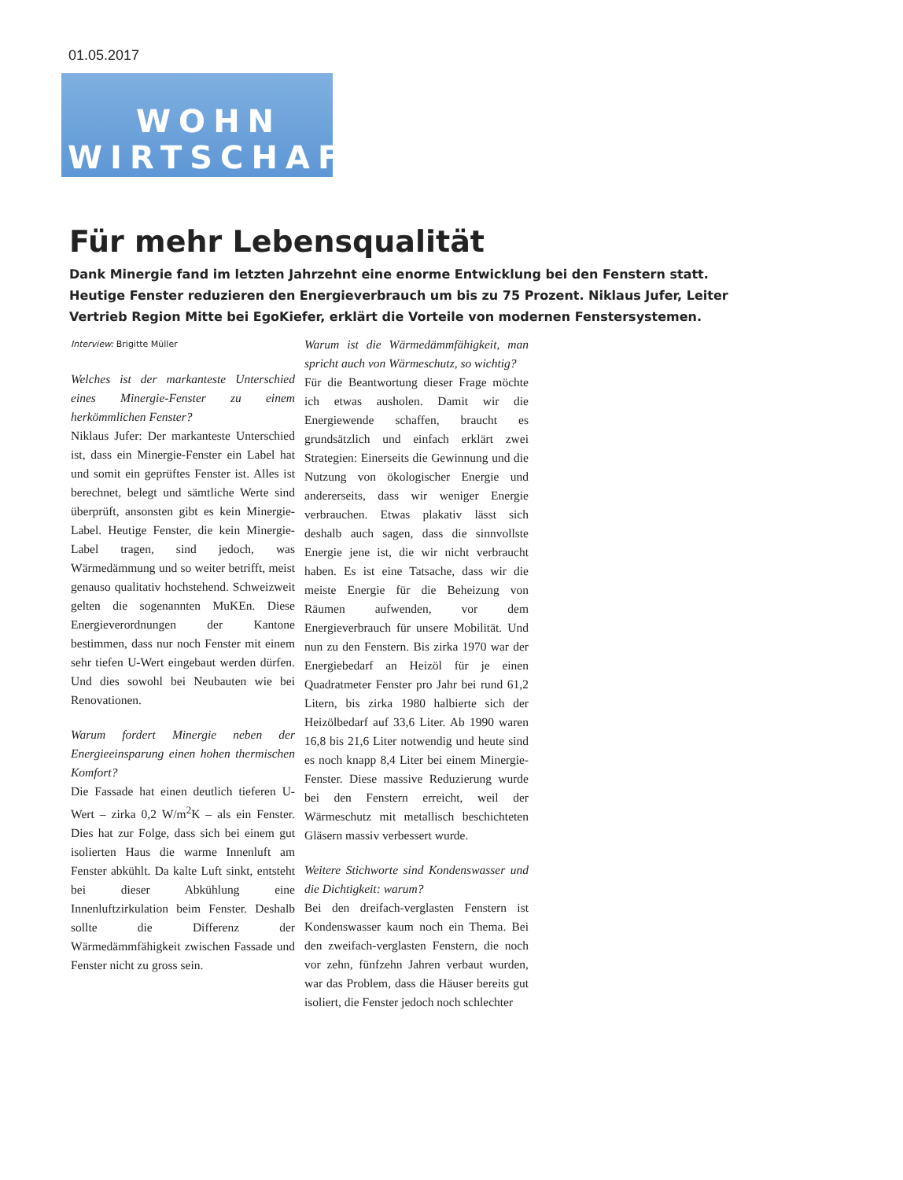01.05.2017
WOHN
WIRTSCHAFT
Für mehr Lebensqualität
Dank Minergie fand im letzten Jahrzehnt eine enorme Entwicklung bei den Fenstern statt. Heutige Fenster reduzieren den Energieverbrauch um bis zu 75 Prozent. Niklaus Jufer, Leiter Vertrieb Region Mitte bei EgoKiefer, erklärt die Vorteile von modernen Fenstersystemen.
Interview: Brigitte Müller
Welches ist der markanteste Unterschied eines Minergie-Fenster zu einem herkömmlichen Fenster?
Niklaus Jufer: Der markanteste Unterschied ist, dass ein Minergie-Fenster ein Label hat und somit ein geprüftes Fenster ist. Alles ist berechnet, belegt und sämtliche Werte sind überprüft, ansonsten gibt es kein Minergie-Label. Heutige Fenster, die kein Minergie-Label tragen, sind jedoch, was Wärmedämmung und so weiter betrifft, meist genauso qualitativ hochstehend. Schweizweit gelten die sogenannten MuKEn. Diese Energieverordnungen der Kantone bestimmen, dass nur noch Fenster mit einem sehr tiefen U-Wert eingebaut werden dürfen. Und dies sowohl bei Neubauten wie bei Renovationen.
Warum fordert Minergie neben der Energieeinsparung einen hohen thermischen Komfort?
Die Fassade hat einen deutlich tieferen U-Wert – zirka 0,2 W/m<sup>2</sup>K – als ein Fenster. Dies hat zur Folge, dass sich bei einem gut isolierten Haus die warme Innenluft am Fenster abkühlt. Da kalte Luft sinkt, entsteht bei dieser Abkühlung eine Innenluftzirkulation beim Fenster. Deshalb sollte die Differenz der Wärmedämmfähigkeit zwischen Fassade und Fenster nicht zu gross sein.
Warum ist die Wärmedämmfähigkeit, man spricht auch von Wärmeschutz, so wichtig?
Für die Beantwortung dieser Frage möchte ich etwas ausholen. Damit wir die Energiewende schaffen, braucht es grundsätzlich und einfach erklärt zwei Strategien: Einerseits die Gewinnung und die Nutzung von ökologischer Energie und andererseits, dass wir weniger Energie verbrauchen. Etwas plakativ lässt sich deshalb auch sagen, dass die sinnvollste Energie jene ist, die wir nicht verbraucht haben. Es ist eine Tatsache, dass wir die meiste Energie für die Beheizung von Räumen aufwenden, vor dem Energieverbrauch für unsere Mobilität. Und nun zu den Fenstern. Bis zirka 1970 war der Energiebedarf an Heizöl für je einen Quadratmeter Fenster pro Jahr bei rund 61,2 Litern, bis zirka 1980 halbierte sich der Heizölbedarf auf 33,6 Liter. Ab 1990 waren 16,8 bis 21,6 Liter notwendig und heute sind es noch knapp 8,4 Liter bei einem Minergie-Fenster. Diese massive Reduzierung wurde bei den Fenstern erreicht, weil der Wärmeschutz mit metallisch beschichteten Gläsern massiv verbessert wurde.
Weitere Stichworte sind Kondenswasser und die Dichtigkeit: warum?
Bei den dreifach-verglasten Fenstern ist Kondenswasser kaum noch ein Thema. Bei den zweifach-verglasten Fenstern, die noch vor zehn, fünfzehn Jahren verbaut wurden, war das Problem, dass die Häuser bereits gut isoliert, die Fenster jedoch noch schlechter